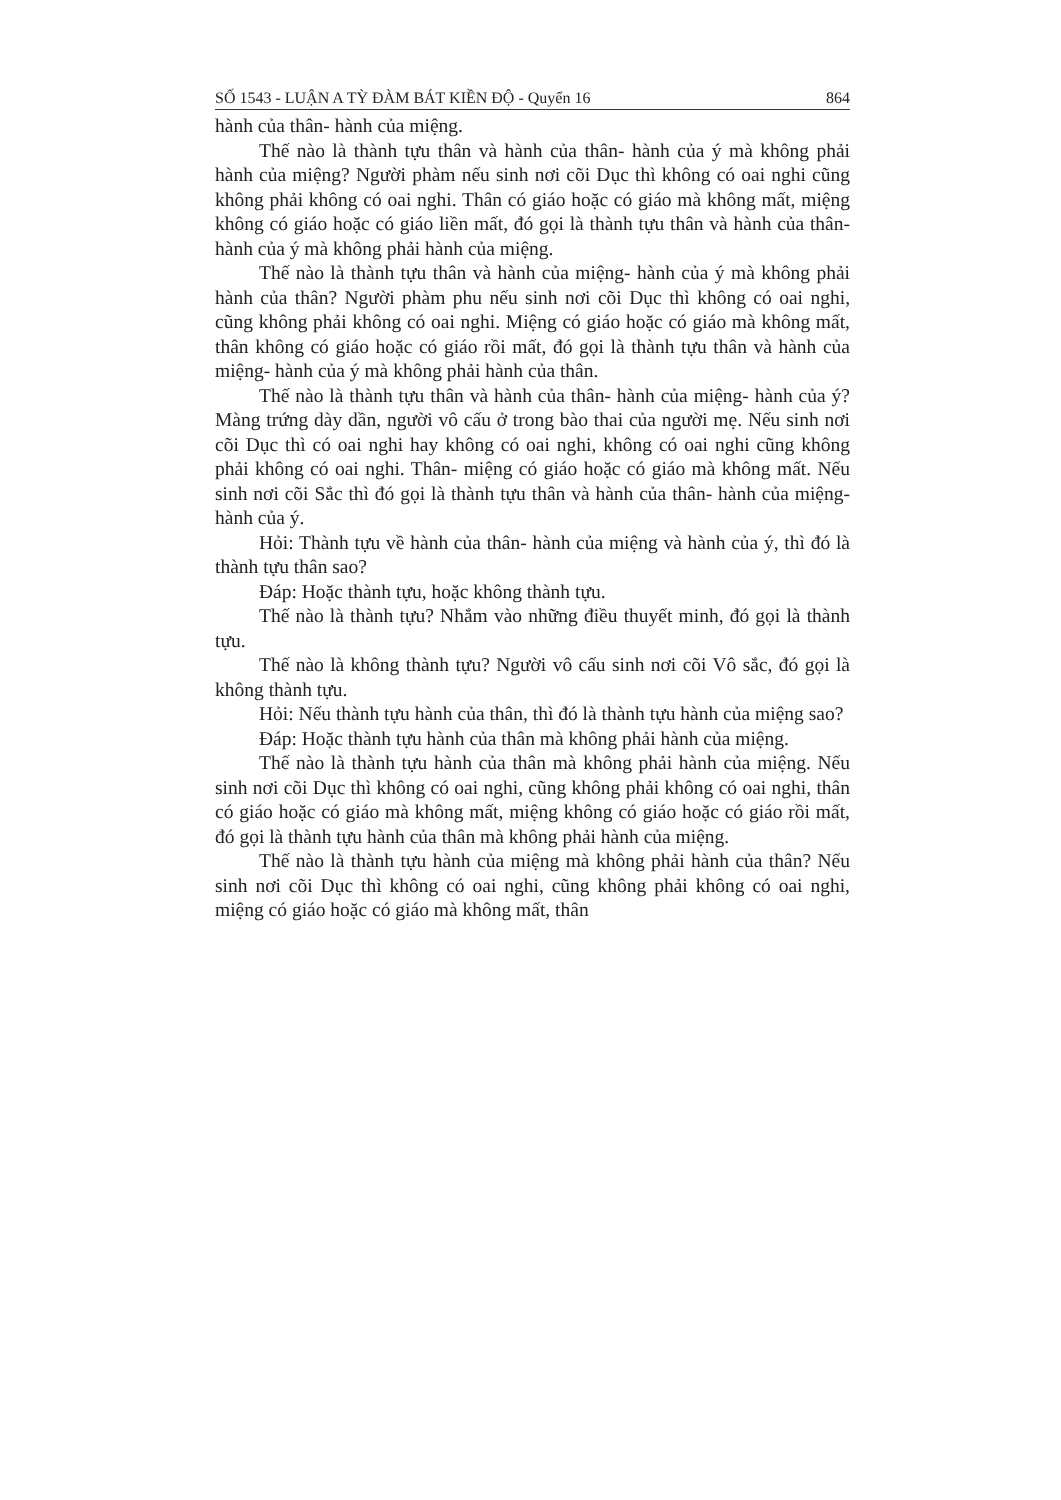SỐ 1543 - LUẬN A TỲ ĐÀM BÁT KIỀN ĐỘ - Quyển 16 864
hành của thân- hành của miệng.
Thế nào là thành tựu thân và hành của thân- hành của ý mà không phải hành của miệng? Người phàm nếu sinh nơi cõi Dục thì không có oai nghi cũng không phải không có oai nghi. Thân có giáo hoặc có giáo mà không mất, miệng không có giáo hoặc có giáo liền mất, đó gọi là thành tựu thân và hành của thân- hành của ý mà không phải hành của miệng.
Thế nào là thành tựu thân và hành của miệng- hành của ý mà không phải hành của thân? Người phàm phu nếu sinh nơi cõi Dục thì không có oai nghi, cũng không phải không có oai nghi. Miệng có giáo hoặc có giáo mà không mất, thân không có giáo hoặc có giáo rồi mất, đó gọi là thành tựu thân và hành của miệng- hành của ý mà không phải hành của thân.
Thế nào là thành tựu thân và hành của thân- hành của miệng- hành của ý? Màng trứng dày dần, người vô cấu ở trong bào thai của người mẹ. Nếu sinh nơi cõi Dục thì có oai nghi hay không có oai nghi, không có oai nghi cũng không phải không có oai nghi. Thân- miệng có giáo hoặc có giáo mà không mất. Nếu sinh nơi cõi Sắc thì đó gọi là thành tựu thân và hành của thân- hành của miệng- hành của ý.
Hỏi: Thành tựu về hành của thân- hành của miệng và hành của ý, thì đó là thành tựu thân sao?
Đáp: Hoặc thành tựu, hoặc không thành tựu.
Thế nào là thành tựu? Nhắm vào những điều thuyết minh, đó gọi là thành tựu.
Thế nào là không thành tựu? Người vô cấu sinh nơi cõi Vô sắc, đó gọi là không thành tựu.
Hỏi: Nếu thành tựu hành của thân, thì đó là thành tựu hành của miệng sao?
Đáp: Hoặc thành tựu hành của thân mà không phải hành của miệng.
Thế nào là thành tựu hành của thân mà không phải hành của miệng. Nếu sinh nơi cõi Dục thì không có oai nghi, cũng không phải không có oai nghi, thân có giáo hoặc có giáo mà không mất, miệng không có giáo hoặc có giáo rồi mất, đó gọi là thành tựu hành của thân mà không phải hành của miệng.
Thế nào là thành tựu hành của miệng mà không phải hành của thân? Nếu sinh nơi cõi Dục thì không có oai nghi, cũng không phải không có oai nghi, miệng có giáo hoặc có giáo mà không mất, thân